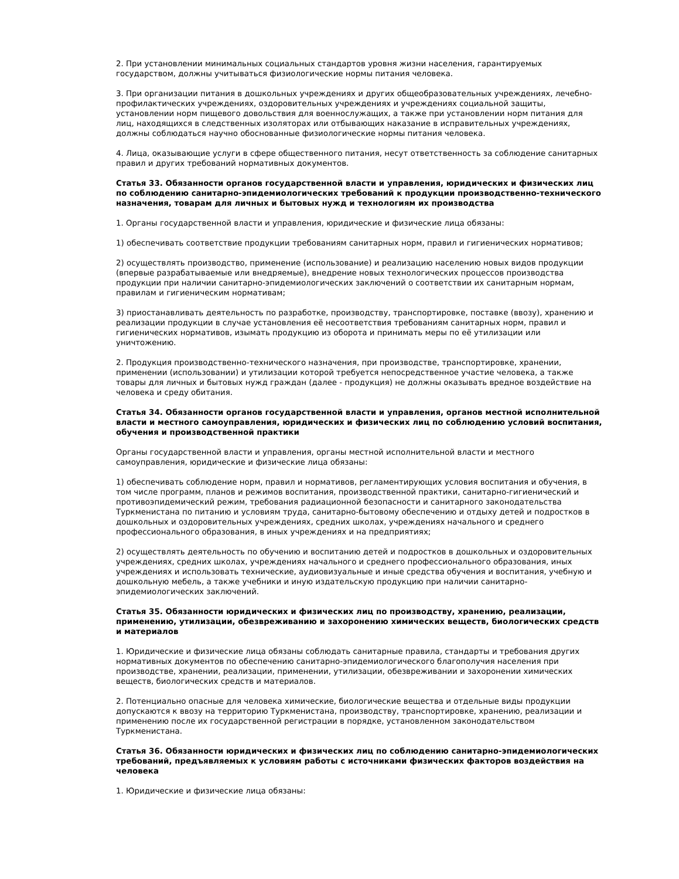2. При установлении минимальных социальных стандартов уровня жизни населения, гарантируемых государством, должны учитываться физиологические нормы питания человека.
3. При организации питания в дошкольных учреждениях и других общеобразовательных учреждениях, лечебно-профилактических учреждениях, оздоровительных учреждениях и учреждениях социальной защиты, установлении норм пищевого довольствия для военнослужащих, а также при установлении норм питания для лиц, находящихся в следственных изоляторах или отбывающих наказание в исправительных учреждениях, должны соблюдаться научно обоснованные физиологические нормы питания человека.
4. Лица, оказывающие услуги в сфере общественного питания, несут ответственность за соблюдение санитарных правил и других требований нормативных документов.
Статья 33. Обязанности органов государственной власти и управления, юридических и физических лиц по соблюдению санитарно-эпидемиологических требований к продукции производственно-технического назначения, товарам для личных и бытовых нужд и технологиям их производства
1. Органы государственной власти и управления, юридические и физические лица обязаны:
1) обеспечивать соответствие продукции требованиям санитарных норм, правил и гигиенических нормативов;
2) осуществлять производство, применение (использование) и реализацию населению новых видов продукции (впервые разрабатываемые или внедряемые), внедрение новых технологических процессов производства продукции при наличии санитарно-эпидемиологических заключений о соответствии их санитарным нормам, правилам и гигиеническим нормативам;
3) приостанавливать деятельность по разработке, производству, транспортировке, поставке (ввозу), хранению и реализации продукции в случае установления её несоответствия требованиям санитарных норм, правил и гигиенических нормативов, изымать продукцию из оборота и принимать меры по её утилизации или уничтожению.
2. Продукция производственно-технического назначения, при производстве, транспортировке, хранении, применении (использовании) и утилизации которой требуется непосредственное участие человека, а также товары для личных и бытовых нужд граждан (далее - продукция) не должны оказывать вредное воздействие на человека и среду обитания.
Статья 34. Обязанности органов государственной власти и управления, органов местной исполнительной власти и местного самоуправления, юридических и физических лиц по соблюдению условий воспитания, обучения и производственной практики
Органы государственной власти и управления, органы местной исполнительной власти и местного самоуправления, юридические и физические лица обязаны:
1) обеспечивать соблюдение норм, правил и нормативов, регламентирующих условия воспитания и обучения, в том числе программ, планов и режимов воспитания, производственной практики, санитарно-гигиенический и противоэпидемический режим, требования радиационной безопасности и санитарного законодательства Туркменистана по питанию и условиям труда, санитарно-бытовому обеспечению и отдыху детей и подростков в дошкольных и оздоровительных учреждениях, средних школах, учреждениях начального и среднего профессионального образования, в иных учреждениях и на предприятиях;
2) осуществлять деятельность по обучению и воспитанию детей и подростков в дошкольных и оздоровительных учреждениях, средних школах, учреждениях начального и среднего профессионального образования, иных учреждениях и использовать технические, аудиовизуальные и иные средства обучения и воспитания, учебную и дошкольную мебель, а также учебники и иную издательскую продукцию при наличии санитарно-эпидемиологических заключений.
Статья 35. Обязанности юридических и физических лиц по производству, хранению, реализации, применению, утилизации, обезвреживанию и захоронению химических веществ, биологических средств и материалов
1. Юридические и физические лица обязаны соблюдать санитарные правила, стандарты и требования других нормативных документов по обеспечению санитарно-эпидемиологического благополучия населения при производстве, хранении, реализации, применении, утилизации, обезвреживании и захоронении химических веществ, биологических средств и материалов.
2. Потенциально опасные для человека химические, биологические вещества и отдельные виды продукции допускаются к ввозу на территорию Туркменистана, производству, транспортировке, хранению, реализации и применению после их государственной регистрации в порядке, установленном законодательством Туркменистана.
Статья 36. Обязанности юридических и физических лиц по соблюдению санитарно-эпидемиологических требований, предъявляемых к условиям работы с источниками физических факторов воздействия на человека
1. Юридические и физические лица обязаны: